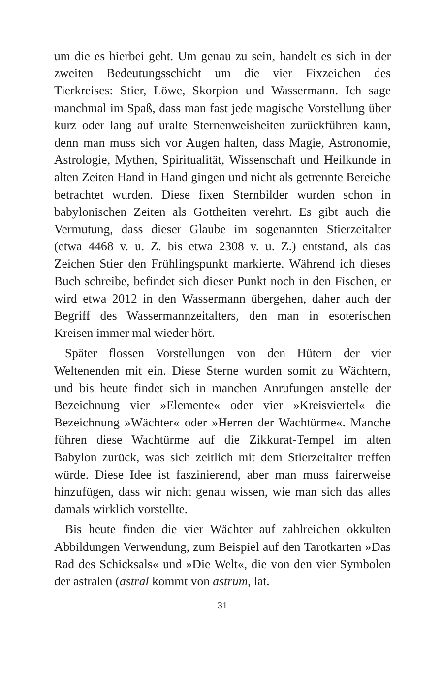um die es hierbei geht. Um genau zu sein, handelt es sich in der zweiten Bedeutungsschicht um die vier Fixzeichen des Tierkreises: Stier, Löwe, Skorpion und Wassermann. Ich sage manchmal im Spaß, dass man fast jede magische Vorstellung über kurz oder lang auf uralte Sternenweisheiten zurückführen kann, denn man muss sich vor Augen halten, dass Magie, Astronomie, Astrologie, Mythen, Spiritualität, Wissenschaft und Heilkunde in alten Zeiten Hand in Hand gingen und nicht als getrennte Bereiche betrachtet wurden. Diese fixen Sternbilder wurden schon in babylonischen Zeiten als Gottheiten verehrt. Es gibt auch die Vermutung, dass dieser Glaube im sogenannten Stierzeitalter (etwa 4468 v. u. Z. bis etwa 2308 v. u. Z.) entstand, als das Zeichen Stier den Frühlingspunkt markierte. Während ich dieses Buch schreibe, befindet sich dieser Punkt noch in den Fischen, er wird etwa 2012 in den Wassermann übergehen, daher auch der Begriff des Wassermannzeitalters, den man in esoterischen Kreisen immer mal wieder hört.
Später flossen Vorstellungen von den Hütern der vier Weltenenden mit ein. Diese Sterne wurden somit zu Wächtern, und bis heute findet sich in manchen Anrufungen anstelle der Bezeichnung vier »Elemente« oder vier »Kreisviertel« die Bezeichnung »Wächter« oder »Herren der Wachtürme«. Manche führen diese Wachtürme auf die Zikkurat-Tempel im alten Babylon zurück, was sich zeitlich mit dem Stierzeitalter treffen würde. Diese Idee ist faszinierend, aber man muss fairerweise hinzufügen, dass wir nicht genau wissen, wie man sich das alles damals wirklich vorstellte.
Bis heute finden die vier Wächter auf zahlreichen okkulten Abbildungen Verwendung, zum Beispiel auf den Tarotkarten »Das Rad des Schicksals« und »Die Welt«, die von den vier Symbolen der astralen (astral kommt von astrum, lat.
31